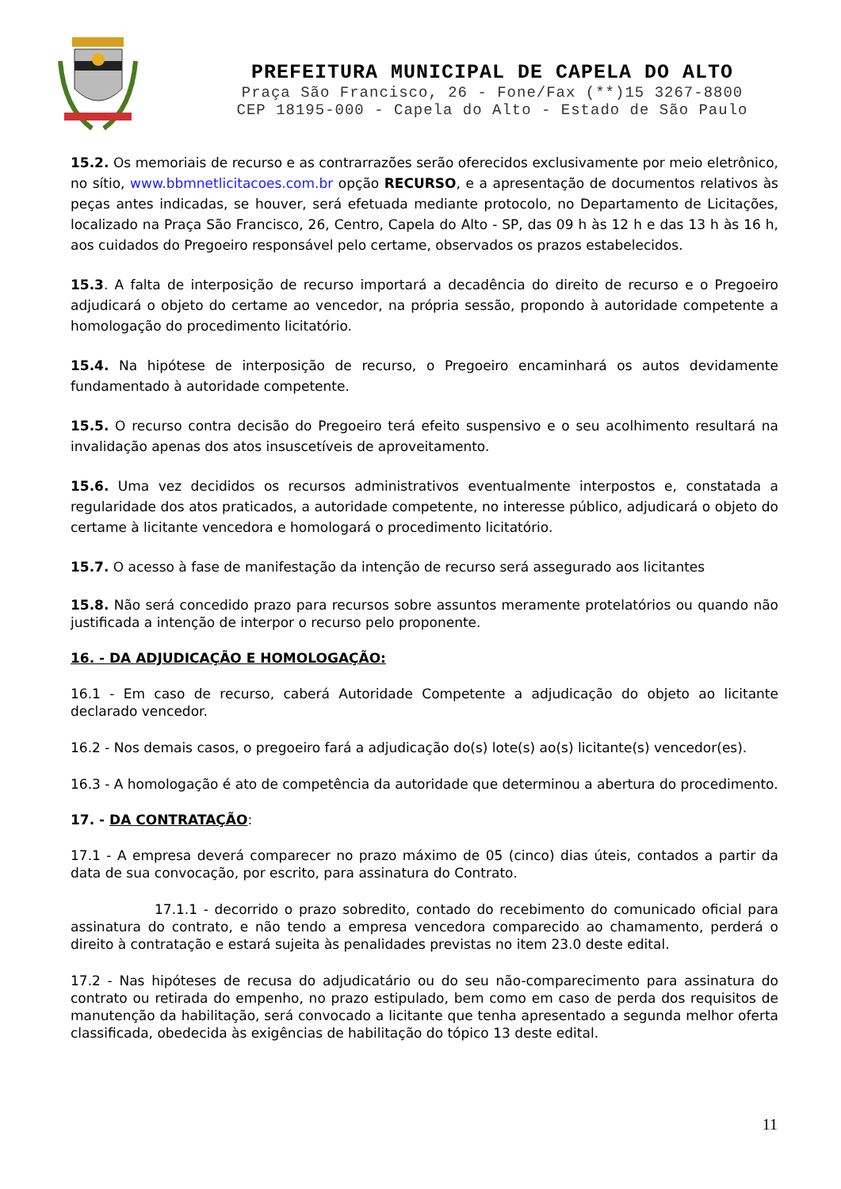PREFEITURA MUNICIPAL DE CAPELA DO ALTO
Praça São Francisco, 26 - Fone/Fax (**)15 3267-8800
CEP 18195-000 - Capela do Alto - Estado de São Paulo
15.2. Os memoriais de recurso e as contrarrazões serão oferecidos exclusivamente por meio eletrônico, no sítio, www.bbmnetlicitacoes.com.br opção RECURSO, e a apresentação de documentos relativos às peças antes indicadas, se houver, será efetuada mediante protocolo, no Departamento de Licitações, localizado na Praça São Francisco, 26, Centro, Capela do Alto - SP, das 09 h às 12 h e das 13 h às 16 h, aos cuidados do Pregoeiro responsável pelo certame, observados os prazos estabelecidos.
15.3. A falta de interposição de recurso importará a decadência do direito de recurso e o Pregoeiro adjudicará o objeto do certame ao vencedor, na própria sessão, propondo à autoridade competente a homologação do procedimento licitatório.
15.4. Na hipótese de interposição de recurso, o Pregoeiro encaminhará os autos devidamente fundamentado à autoridade competente.
15.5. O recurso contra decisão do Pregoeiro terá efeito suspensivo e o seu acolhimento resultará na invalidação apenas dos atos insuscetíveis de aproveitamento.
15.6. Uma vez decididos os recursos administrativos eventualmente interpostos e, constatada a regularidade dos atos praticados, a autoridade competente, no interesse público, adjudicará o objeto do certame à licitante vencedora e homologará o procedimento licitatório.
15.7. O acesso à fase de manifestação da intenção de recurso será assegurado aos licitantes
15.8. Não será concedido prazo para recursos sobre assuntos meramente protelatórios ou quando não justificada a intenção de interpor o recurso pelo proponente.
16. - DA ADJUDICAÇÃO E HOMOLOGAÇÃO:
16.1 - Em caso de recurso, caberá Autoridade Competente a adjudicação do objeto ao licitante declarado vencedor.
16.2 - Nos demais casos, o pregoeiro fará a adjudicação do(s) lote(s) ao(s) licitante(s) vencedor(es).
16.3 - A homologação é ato de competência da autoridade que determinou a abertura do procedimento.
17. - DA CONTRATAÇÃO:
17.1 - A empresa deverá comparecer no prazo máximo de 05 (cinco) dias úteis, contados a partir da data de sua convocação, por escrito, para assinatura do Contrato.
17.1.1 - decorrido o prazo sobredito, contado do recebimento do comunicado oficial para assinatura do contrato, e não tendo a empresa vencedora comparecido ao chamamento, perderá o direito à contratação e estará sujeita às penalidades previstas no item 23.0 deste edital.
17.2 - Nas hipóteses de recusa do adjudicatário ou do seu não-comparecimento para assinatura do contrato ou retirada do empenho, no prazo estipulado, bem como em caso de perda dos requisitos de manutenção da habilitação, será convocado a licitante que tenha apresentado a segunda melhor oferta classificada, obedecida às exigências de habilitação do tópico 13 deste edital.
11